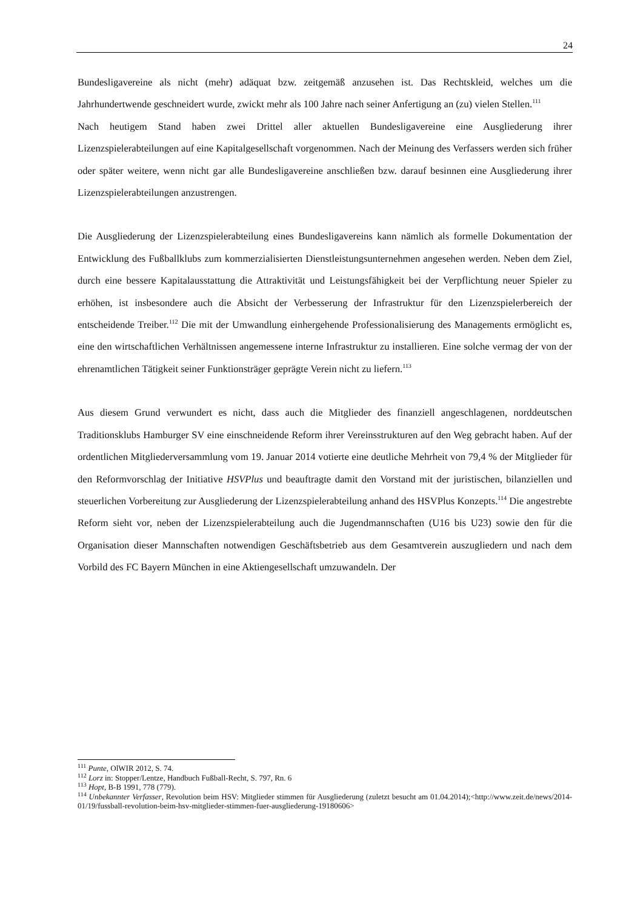24
Bundesligavereine als nicht (mehr) adäquat bzw. zeitgemäß anzusehen ist. Das Rechtskleid, welches um die Jahrhundertwende geschneidert wurde, zwickt mehr als 100 Jahre nach seiner Anfertigung an (zu) vielen Stellen.<sup>111</sup>
Nach heutigem Stand haben zwei Drittel aller aktuellen Bundesligavereine eine Ausgliederung ihrer Lizenzspielerabteilungen auf eine Kapitalgesellschaft vorgenommen. Nach der Meinung des Verfassers werden sich früher oder später weitere, wenn nicht gar alle Bundesligavereine anschließen bzw. darauf besinnen eine Ausgliederung ihrer Lizenzspielerabteilungen anzustrengen.
Die Ausgliederung der Lizenzspielerabteilung eines Bundesligavereins kann nämlich als formelle Dokumentation der Entwicklung des Fußballklubs zum kommerzialisierten Dienstleistungsunternehmen angesehen werden. Neben dem Ziel, durch eine bessere Kapitalausstattung die Attraktivität und Leistungsfähigkeit bei der Verpflichtung neuer Spieler zu erhöhen, ist insbesondere auch die Absicht der Verbesserung der Infrastruktur für den Lizenzspielerbereich der entscheidende Treiber.<sup>112</sup> Die mit der Umwandlung einhergehende Professionalisierung des Managements ermöglicht es, eine den wirtschaftlichen Verhältnissen angemessene interne Infrastruktur zu installieren. Eine solche vermag der von der ehrenamtlichen Tätigkeit seiner Funktionsträger geprägte Verein nicht zu liefern.<sup>113</sup>
Aus diesem Grund verwundert es nicht, dass auch die Mitglieder des finanziell angeschlagenen, norddeutschen Traditionsklubs Hamburger SV eine einschneidende Reform ihrer Vereinsstrukturen auf den Weg gebracht haben. Auf der ordentlichen Mitgliederversammlung vom 19. Januar 2014 votierte eine deutliche Mehrheit von 79,4 % der Mitglieder für den Reformvorschlag der Initiative HSVPlus und beauftragte damit den Vorstand mit der juristischen, bilanziellen und steuerlichen Vorbereitung zur Ausgliederung der Lizenzspielerabteilung anhand des HSVPlus Konzepts.<sup>114</sup> Die angestrebte Reform sieht vor, neben der Lizenzspielerabteilung auch die Jugendmannschaften (U16 bis U23) sowie den für die Organisation dieser Mannschaften notwendigen Geschäftsbetrieb aus dem Gesamtverein auszugliedern und nach dem Vorbild des FC Bayern München in eine Aktiengesellschaft umzuwandeln. Der
<sup>111</sup> Punte, OlWIR 2012, S. 74.
<sup>112</sup> Lorz in: Stopper/Lentze, Handbuch Fußball-Recht, S. 797, Rn. 6
<sup>113</sup> Hopt, B-B 1991, 778 (779).
<sup>114</sup> Unbekannter Verfasser, Revolution beim HSV: Mitglieder stimmen für Ausgliederung (zuletzt besucht am 01.04.2014);<http://www.zeit.de/news/2014-01/19/fussball-revolution-beim-hsv-mitglieder-stimmen-fuer-ausgliederung-19180606>